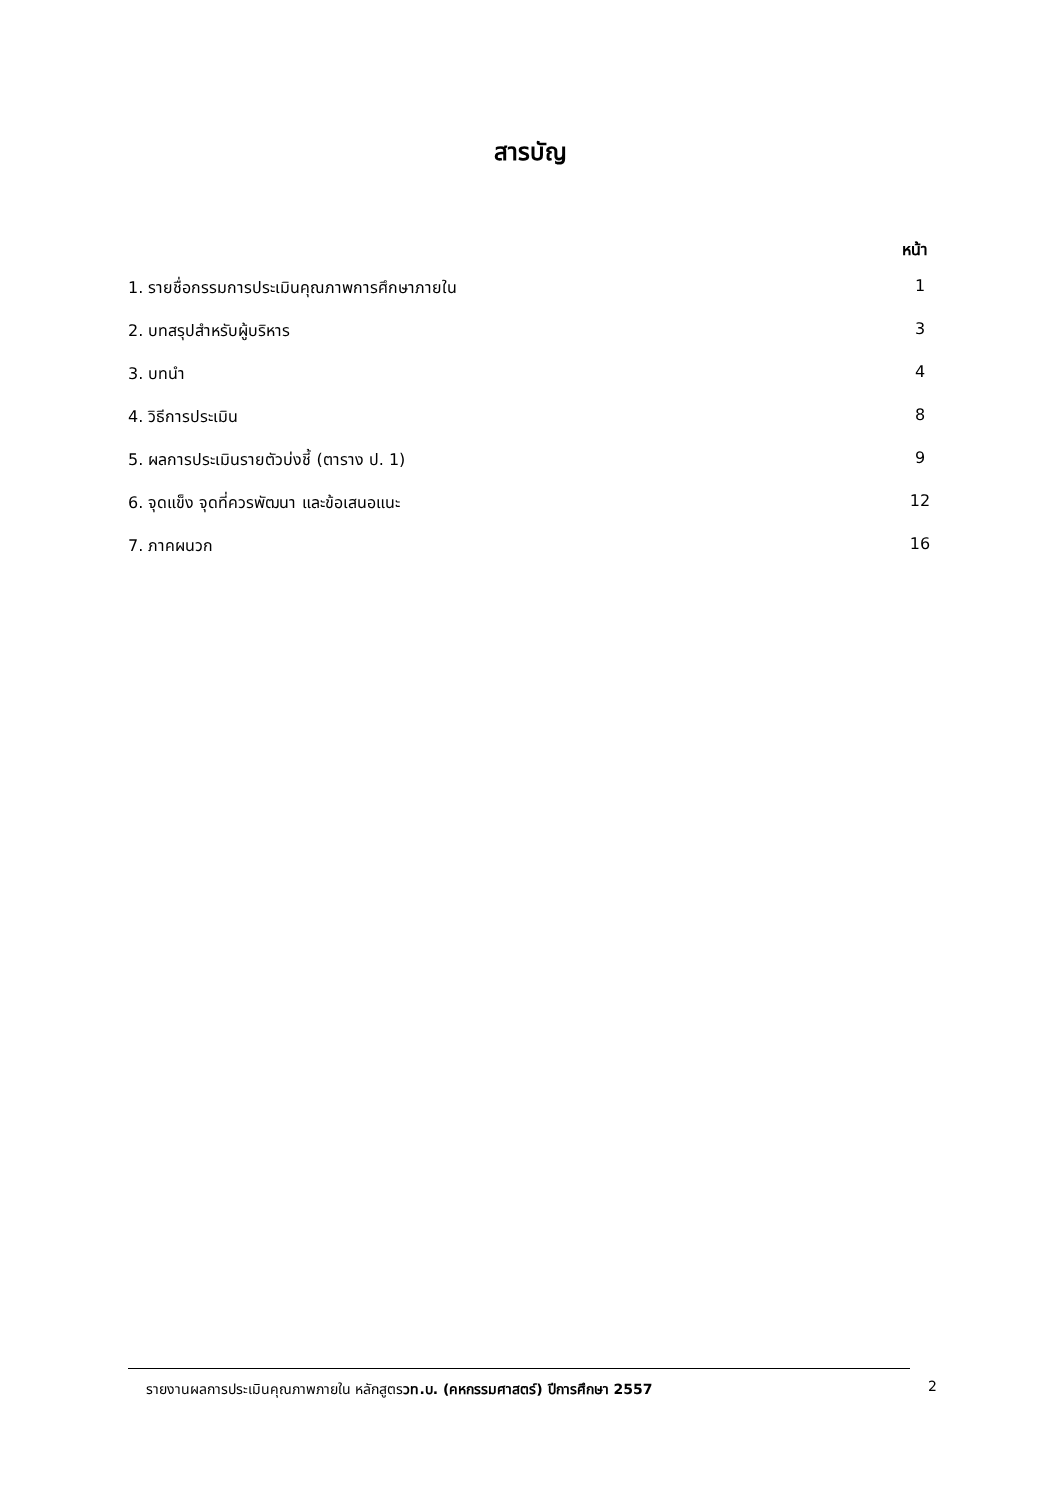สารบัญ
หน้า
1. รายชื่อกรรมการประเมินคุณภาพการศึกษาภายใน 1
2. บทสรุปสำหรับผู้บริหาร 3
3. บทนำ 4
4. วิธีการประเมิน 8
5. ผลการประเมินรายตัวบ่งชี้ (ตาราง ป. 1) 9
6. จุดแข็ง จุดที่ควรพัฒนา และข้อเสนอแนะ 12
7. ภาคผนวก 16
รายงานผลการประเมินคุณภาพภายใน หลักสูตรวท.บ. (คหกรรมศาสตร์) ปีการศึกษา 2557
2